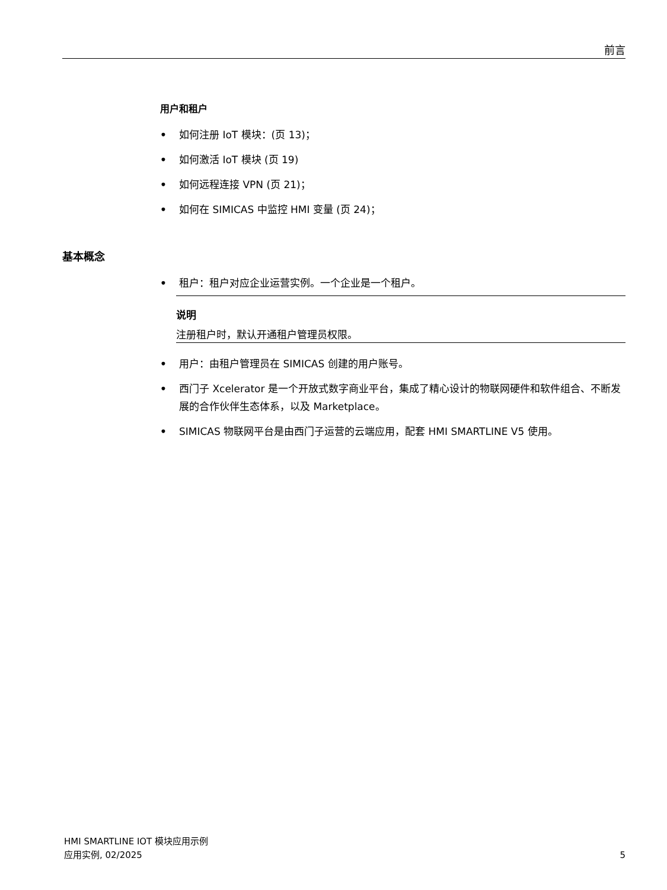前言
用户和租户
• 如何注册 IoT 模块：(页 13)；
• 如何激活 IoT 模块 (页 19)
• 如何远程连接 VPN (页 21)；
• 如何在 SIMICAS 中监控 HMI 变量 (页 24)；
基本概念
• 租户：租户对应企业运营实例。一个企业是一个租户。
说明
注册租户时，默认开通租户管理员权限。
• 用户：由租户管理员在 SIMICAS 创建的用户账号。
• 西门子 Xcelerator 是一个开放式数字商业平台，集成了精心设计的物联网硬件和软件组合、不断发展的合作伙伴生态体系，以及 Marketplace。
• SIMICAS 物联网平台是由西门子运营的云端应用，配套 HMI SMARTLINE V5 使用。
HMI SMARTLINE IOT 模块应用示例
应用实例, 02/2025
5